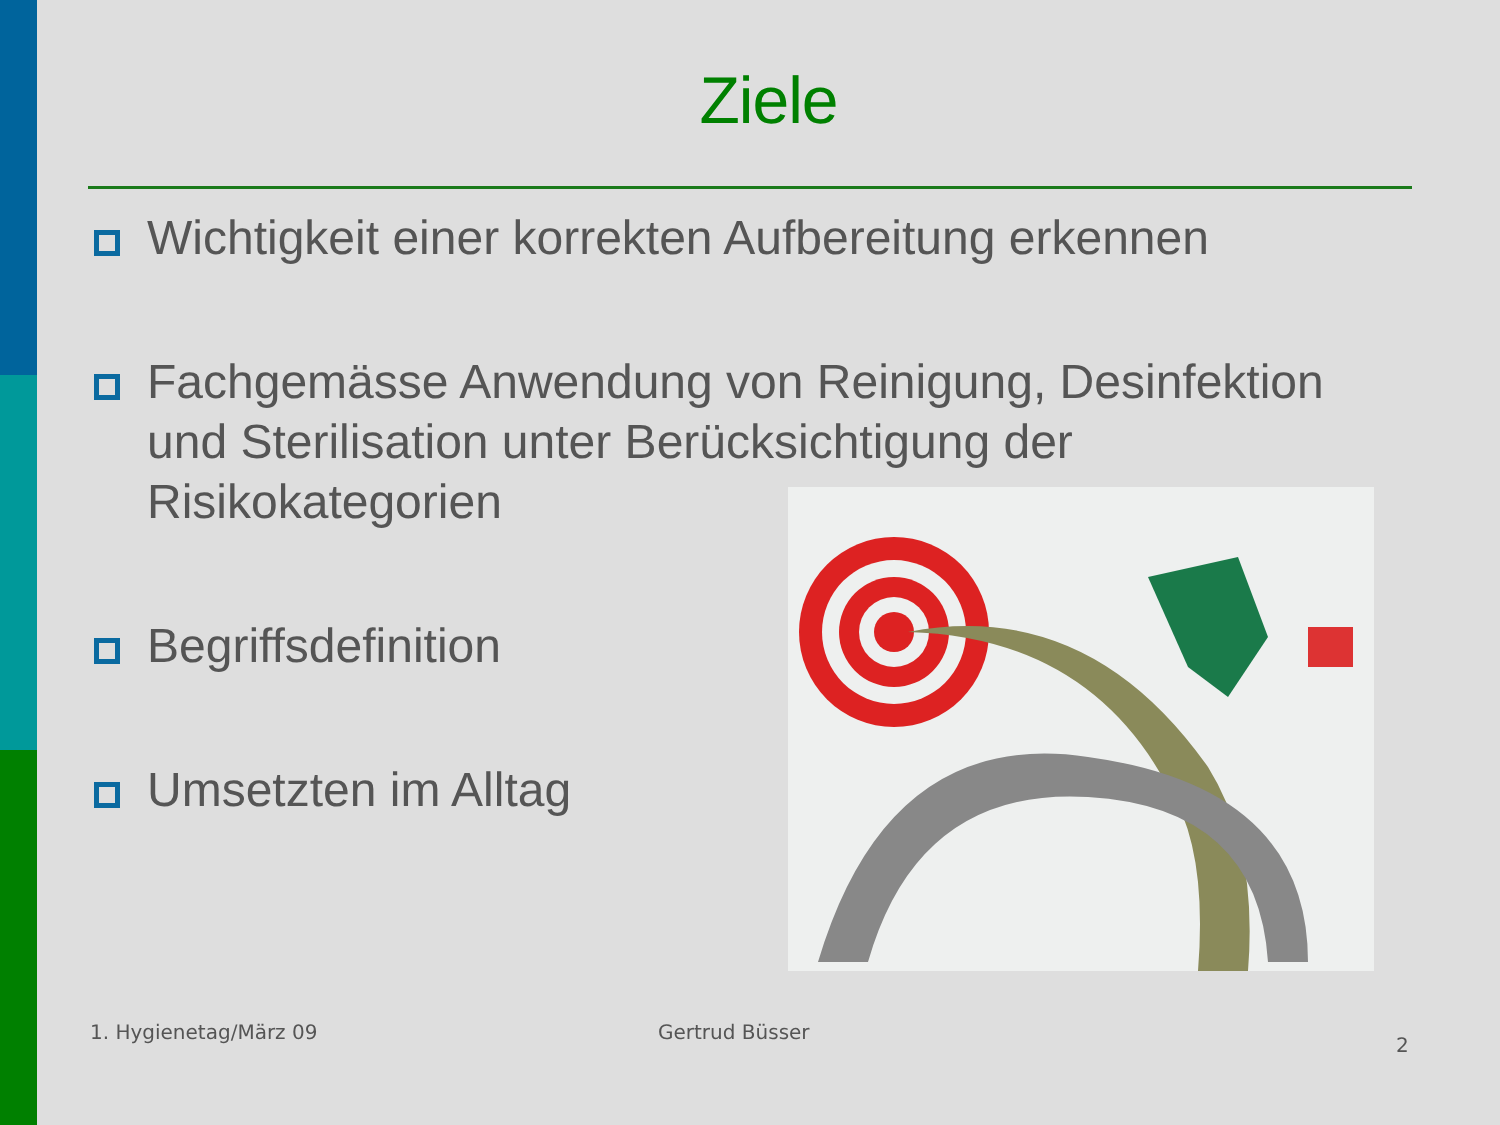Ziele
Wichtigkeit einer korrekten Aufbereitung erkennen
Fachgemässe Anwendung von Reinigung, Desinfektion und Sterilisation unter Berücksichtigung der Risikokategorien
Begriffsdefinition
Umsetzten im Alltag
1. Hygienetag/März 09 Gertrud Büsser
2